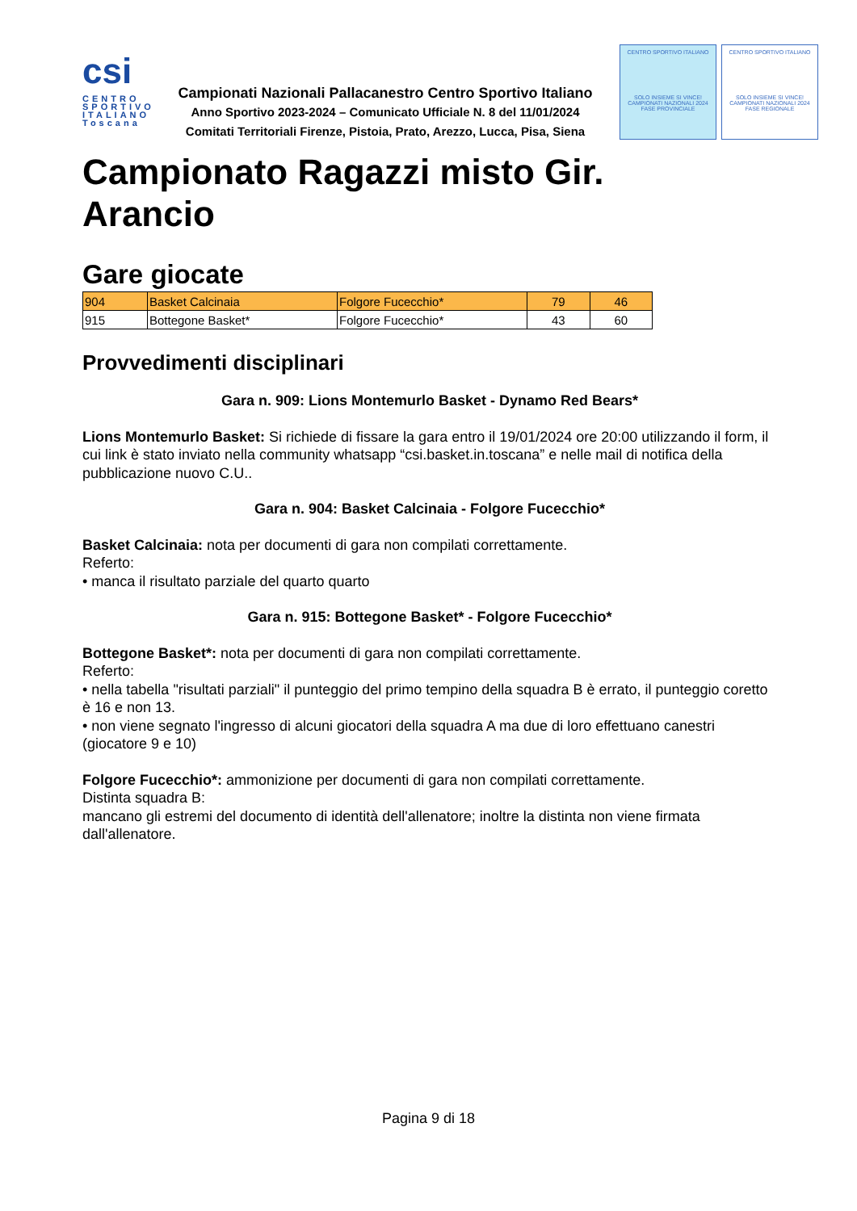csi
CENTRO
SPORTIVO
ITALIANO
Toscana
Campionati Nazionali Pallacanestro Centro Sportivo Italiano
Anno Sportivo 2023-2024 – Comunicato Ufficiale N. 8 del 11/01/2024
Comitati Territoriali Firenze, Pistoia, Prato, Arezzo, Lucca, Pisa, Siena
CENTRO SPORTIVO ITALIANO
SOLO INSIEME SI VINCE!
CAMPIONATI NAZIONALI 2024
FASE PROVINCIALE
CENTRO SPORTIVO ITALIANO
SOLO INSIEME SI VINCE!
CAMPIONATI NAZIONALI 2024
FASE REGIONALE
Campionato Ragazzi misto Gir. Arancio
Gare giocate
| 904 | Basket Calcinaia | Folgore Fucecchio* | 79 | 46 |
| 915 | Bottegone Basket* | Folgore Fucecchio* | 43 | 60 |
Provvedimenti disciplinari
Gara n. 909: Lions Montemurlo Basket - Dynamo Red Bears*
Lions Montemurlo Basket: Si richiede di fissare la gara entro il 19/01/2024 ore 20:00 utilizzando il form, il cui link è stato inviato nella community whatsapp “csi.basket.in.toscana” e nelle mail di notifica della pubblicazione nuovo C.U..
Gara n. 904: Basket Calcinaia - Folgore Fucecchio*
Basket Calcinaia: nota per documenti di gara non compilati correttamente.
Referto:
• manca il risultato parziale del quarto quarto
Gara n. 915: Bottegone Basket* - Folgore Fucecchio*
Bottegone Basket*: nota per documenti di gara non compilati correttamente.
Referto:
• nella tabella "risultati parziali" il punteggio del primo tempino della squadra B è errato, il punteggio coretto è 16 e non 13.
• non viene segnato l'ingresso di alcuni giocatori della squadra A ma due di loro effettuano canestri (giocatore 9 e 10)
Folgore Fucecchio*: ammonizione per documenti di gara non compilati correttamente.
Distinta squadra B:
mancano gli estremi del documento di identità dell'allenatore; inoltre la distinta non viene firmata dall'allenatore.
Pagina 9 di 18